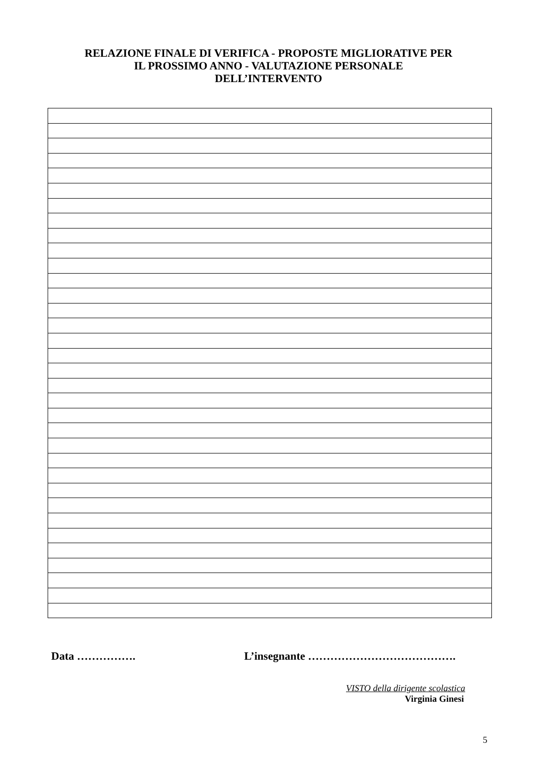RELAZIONE FINALE DI VERIFICA - PROPOSTE MIGLIORATIVE PER
IL PROSSIMO ANNO - VALUTAZIONE PERSONALE
DELL’INTERVENTO
Data ……………. L’insegnante ………………………………….
VISTO della dirigente scolastica
Virginia Ginesi
5